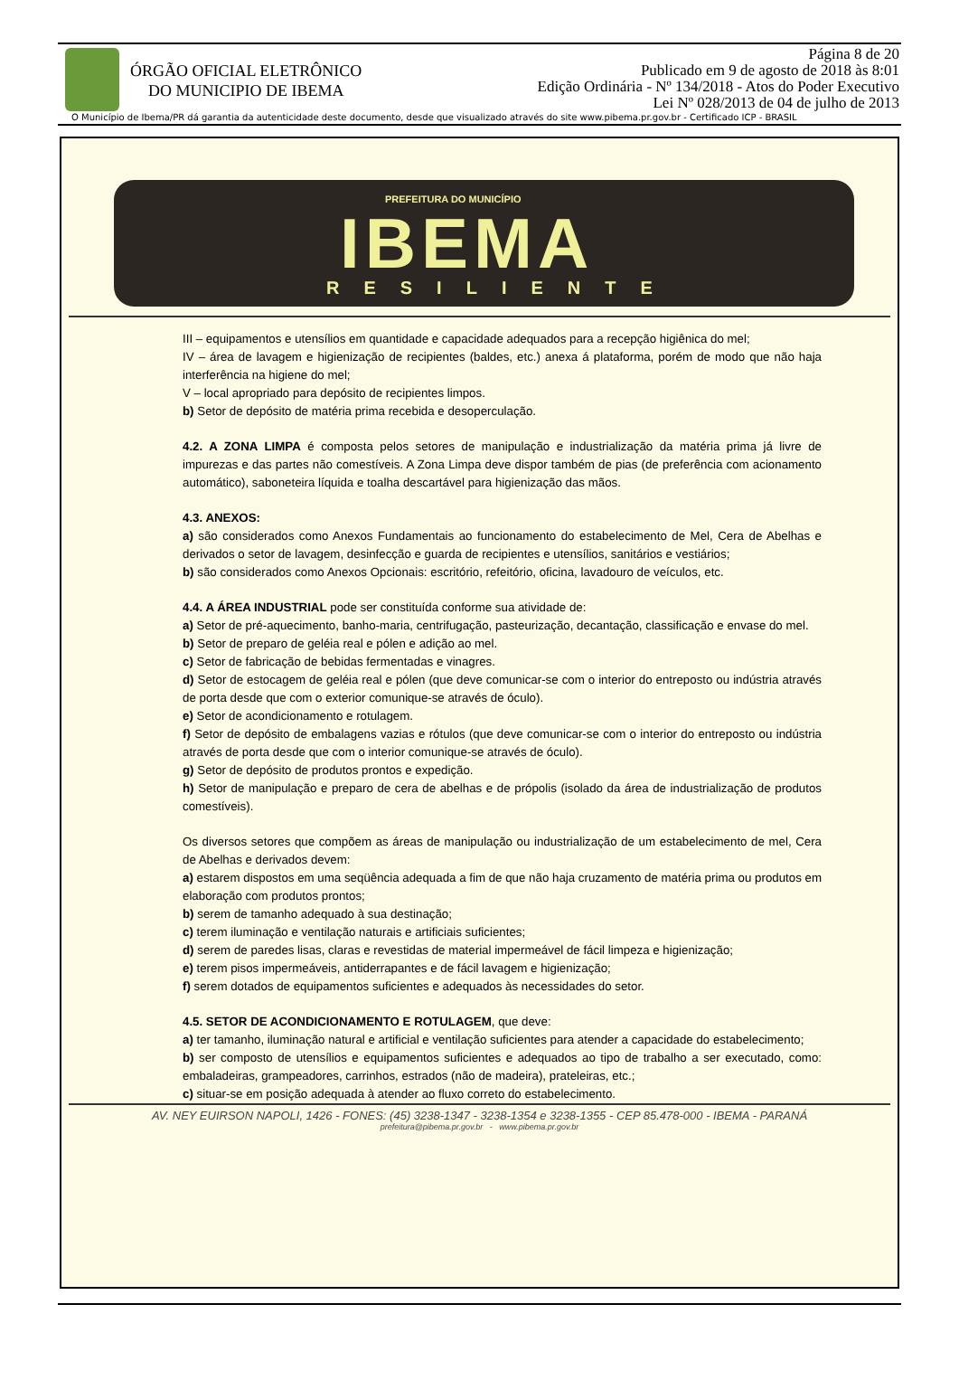ÓRGÃO OFICIAL ELETRÔNICO
DO MUNICIPIO DE IBEMA
Página 8 de 20
Publicado em 9 de agosto de 2018 às 8:01
Edição Ordinária - Nº 134/2018 - Atos do Poder Executivo
Lei Nº 028/2013 de 04 de julho de 2013
O Município de Ibema/PR dá garantia da autenticidade deste documento, desde que visualizado através do site www.pibema.pr.gov.br - Certificado ICP - BRASIL
PREFEITURA DO MUNICÍPIO
IBEMA
RESILIENTE
III – equipamentos e utensílios em quantidade e capacidade adequados para a recepção higiênica do mel;
IV – área de lavagem e higienização de recipientes (baldes, etc.) anexa á plataforma, porém de modo que não haja interferência na higiene do mel;
V – local apropriado para depósito de recipientes limpos.
b) Setor de depósito de matéria prima recebida e desoperculação.
4.2. A ZONA LIMPA é composta pelos setores de manipulação e industrialização da matéria prima já livre de impurezas e das partes não comestíveis. A Zona Limpa deve dispor também de pias (de preferência com acionamento automático), saboneteira líquida e toalha descartável para higienização das mãos.
4.3. ANEXOS:
a) são considerados como Anexos Fundamentais ao funcionamento do estabelecimento de Mel, Cera de Abelhas e derivados o setor de lavagem, desinfecção e guarda de recipientes e utensílios, sanitários e vestiários;
b) são considerados como Anexos Opcionais: escritório, refeitório, oficina, lavadouro de veículos, etc.
4.4. A ÁREA INDUSTRIAL pode ser constituída conforme sua atividade de:
a) Setor de pré-aquecimento, banho-maria, centrifugação, pasteurização, decantação, classificação e envase do mel.
b) Setor de preparo de geléia real e pólen e adição ao mel.
c) Setor de fabricação de bebidas fermentadas e vinagres.
d) Setor de estocagem de geléia real e pólen (que deve comunicar-se com o interior do entreposto ou indústria através de porta desde que com o exterior comunique-se através de óculo).
e) Setor de acondicionamento e rotulagem.
f) Setor de depósito de embalagens vazias e rótulos (que deve comunicar-se com o interior do entreposto ou indústria através de porta desde que com o interior comunique-se através de óculo).
g) Setor de depósito de produtos prontos e expedição.
h) Setor de manipulação e preparo de cera de abelhas e de própolis (isolado da área de industrialização de produtos comestíveis).
Os diversos setores que compõem as áreas de manipulação ou industrialização de um estabelecimento de mel, Cera de Abelhas e derivados devem:
a) estarem dispostos em uma seqüência adequada a fim de que não haja cruzamento de matéria prima ou produtos em elaboração com produtos prontos;
b) serem de tamanho adequado à sua destinação;
c) terem iluminação e ventilação naturais e artificiais suficientes;
d) serem de paredes lisas, claras e revestidas de material impermeável de fácil limpeza e higienização;
e) terem pisos impermeáveis, antiderrapantes e de fácil lavagem e higienização;
f) serem dotados de equipamentos suficientes e adequados às necessidades do setor.
4.5. SETOR DE ACONDICIONAMENTO E ROTULAGEM, que deve:
a) ter tamanho, iluminação natural e artificial e ventilação suficientes para atender a capacidade do estabelecimento;
b) ser composto de utensílios e equipamentos suficientes e adequados ao tipo de trabalho a ser executado, como: embaladeiras, grampeadores, carrinhos, estrados (não de madeira), prateleiras, etc.;
c) situar-se em posição adequada à atender ao fluxo correto do estabelecimento.
AV. NEY EUIRSON NAPOLI, 1426 - FONES: (45) 3238-1347 - 3238-1354 e 3238-1355 - CEP 85.478-000 - IBEMA - PARANÁ
prefeitura@pibema.pr.gov.br - www.pibema.pr.gov.br